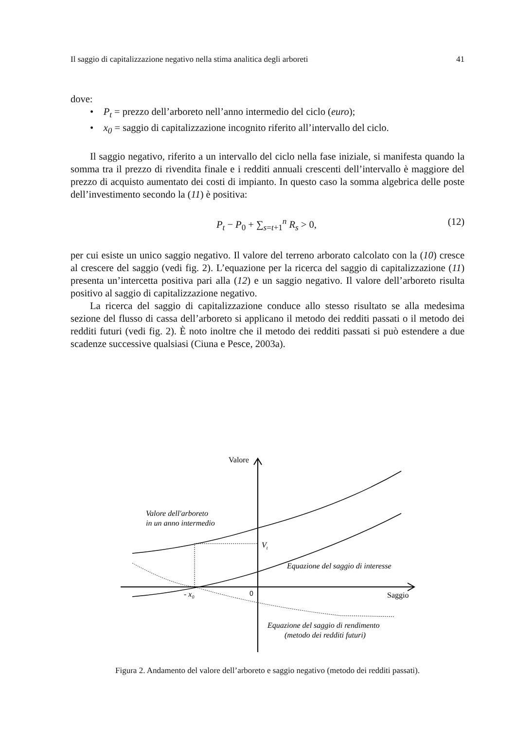Il saggio di capitalizzazione negativo nella stima analitica degli arboreti 41
dove:
• P<sub>t</sub> = prezzo dell’arboreto nell’anno intermedio del ciclo (euro);
• x<sub>0</sub> = saggio di capitalizzazione incognito riferito all’intervallo del ciclo.
Il saggio negativo, riferito a un intervallo del ciclo nella fase iniziale, si manifesta quando la somma tra il prezzo di rivendita finale e i redditi annuali crescenti dell’intervallo è maggiore del prezzo di acquisto aumentato dei costi di impianto. In questo caso la somma algebrica delle poste dell’investimento secondo la (11) è positiva:
P<sub>t</sub> − P<sub>0</sub> + ∑<sub>s=t+1</sub><sup>n</sup> R<sub>s</sub> > 0, (12)
per cui esiste un unico saggio negativo. Il valore del terreno arborato calcolato con la (10) cresce al crescere del saggio (vedi fig. 2). L’equazione per la ricerca del saggio di capitalizzazione (11) presenta un’intercetta positiva pari alla (12) e un saggio negativo. Il valore dell’arboreto risulta positivo al saggio di capitalizzazione negativo.
La ricerca del saggio di capitalizzazione conduce allo stesso risultato se alla medesima sezione del flusso di cassa dell’arboreto si applicano il metodo dei redditi passati o il metodo dei redditi futuri (vedi fig. 2). È noto inoltre che il metodo dei redditi passati si può estendere a due scadenze successive qualsiasi (Ciuna e Pesce, 2003a).
Valore
Valore dell'arboreto
in un anno intermedio
Vt
Equazione del saggio di interesse
- x0
0
Saggio
Equazione del saggio di rendimento
(metodo dei redditi futuri)
Figura 2. Andamento del valore dell’arboreto e saggio negativo (metodo dei redditi passati).